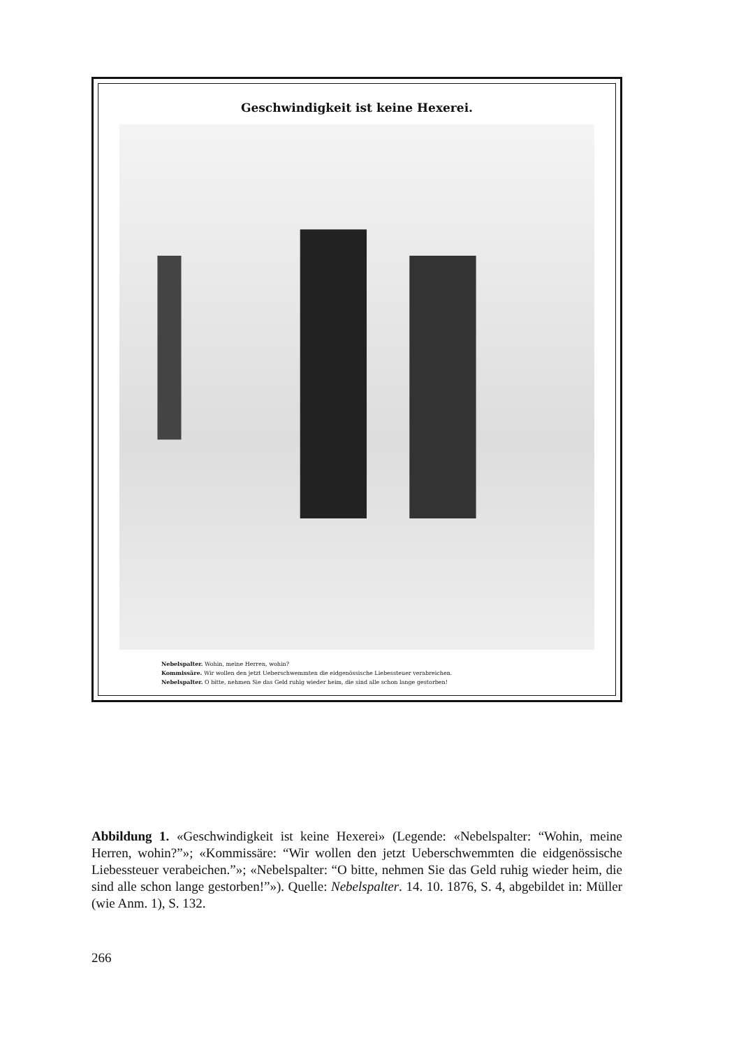Geschwindigkeit ist keine Hexerei.
Nebelspalter. Wohin, meine Herren, wohin?
Kommissäre. Wir wollen den jetzt Ueberschwemmten die eidgenössische Liebessteuer verabreichen.
Nebelspalter. O bitte, nehmen Sie das Geld ruhig wieder heim, die sind alle schon lange gestorben!
Abbildung 1. «Geschwindigkeit ist keine Hexerei» (Legende: «Nebelspalter: “Wohin, meine Herren, wohin?”»; «Kommissäre: “Wir wollen den jetzt Ueberschwemmten die eidgenössische Liebessteuer verabeichen.”»; «Nebelspalter: “O bitte, nehmen Sie das Geld ruhig wieder heim, die sind alle schon lange gestorben!”»). Quelle: Nebelspalter. 14. 10. 1876, S. 4, abgebildet in: Müller (wie Anm. 1), S. 132.
266